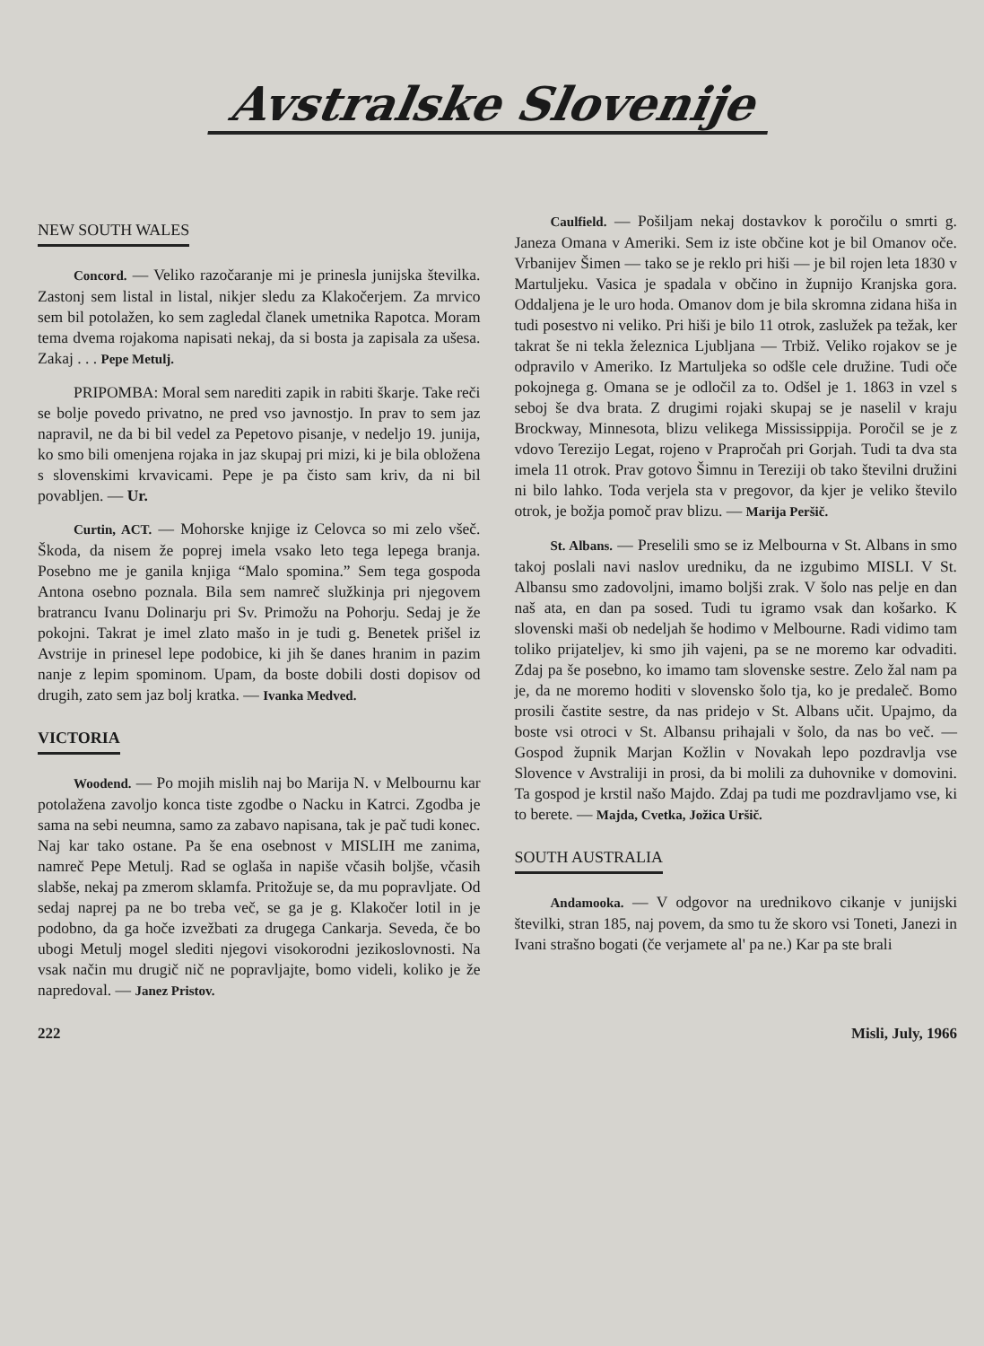Avstralske Slovenije
NEW SOUTH WALES
Concord. — Veliko razočaranje mi je prinesla junijska številka. Zastonj sem listal in listal, nikjer sledu za Klakočerjem. Za mrvico sem bil potolažen, ko sem zagledal članek umetnika Rapotca. Moram tema dvema rojakoma napisati nekaj, da si bosta ja zapisala za ušesa. Zakaj . . . Pepe Metulj.
PRIPOMBA: Moral sem narediti zapik in rabiti škarje. Take reči se bolje povedo privatno, ne pred vso javnostjo. In prav to sem jaz napravil, ne da bi bil vedel za Pepetovo pisanje, v nedeljo 19. junija, ko smo bili omenjena rojaka in jaz skupaj pri mizi, ki je bila obložena s slovenskimi krvavicami. Pepe je pa čisto sam kriv, da ni bil povabljen. — Ur.
Curtin, ACT. — Mohorske knjige iz Celovca so mi zelo všeč. Škoda, da nisem že poprej imela vsako leto tega lepega branja. Posebno me je ganila knjiga “Malo spomina.” Sem tega gospoda Antona osebno poznala. Bila sem namreč služkinja pri njegovem bratrancu Ivanu Dolinarju pri Sv. Primožu na Pohorju. Sedaj je že pokojni. Takrat je imel zlato mašo in je tudi g. Benetek prišel iz Avstrije in prinesel lepe podobice, ki jih še danes hranim in pazim nanje z lepim spominom. Upam, da boste dobili dosti dopisov od drugih, zato sem jaz bolj kratka. — Ivanka Medved.
VICTORIA
Woodend. — Po mojih mislih naj bo Marija N. v Melbournu kar potolažena zavoljo konca tiste zgodbe o Nacku in Katrci. Zgodba je sama na sebi neumna, samo za zabavo napisana, tak je pač tudi konec. Naj kar tako ostane. Pa še ena osebnost v MISLIH me zanima, namreč Pepe Metulj. Rad se oglaša in napiše včasih boljše, včasih slabše, nekaj pa zmerom sklamfa. Pritožuje se, da mu popravljate. Od sedaj naprej pa ne bo treba več, se ga je g. Klakočer lotil in je podobno, da ga hoče izvežbati za drugega Cankarja. Seveda, če bo ubogi Metulj mogel slediti njegovi visokorodni jezikoslovnosti. Na vsak način mu drugič nič ne popravljajte, bomo videli, koliko je že napredoval. — Janez Pristov.
Caulfield. — Pošiljam nekaj dostavkov k poročilu o smrti g. Janeza Omana v Ameriki. Sem iz iste občine kot je bil Omanov oče. Vrbanijev Šimen — tako se je reklo pri hiši — je bil rojen leta 1830 v Martuljeku. Vasica je spadala v občino in župnijo Kranjska gora. Oddaljena je le uro hoda. Omanov dom je bila skromna zidana hiša in tudi posestvo ni veliko. Pri hiši je bilo 11 otrok, zaslužek pa težak, ker takrat še ni tekla železnica Ljubljana — Trbiž. Veliko rojakov se je odpravilo v Ameriko. Iz Martuljeka so odšle cele družine. Tudi oče pokojnega g. Omana se je odločil za to. Odšel je 1. 1863 in vzel s seboj še dva brata. Z drugimi rojaki skupaj se je naselil v kraju Brockway, Minnesota, blizu velikega Mississippija. Poročil se je z vdovo Terezijo Legat, rojeno v Prapročah pri Gorjah. Tudi ta dva sta imela 11 otrok. Prav gotovo Šimnu in Tereziji ob tako številni družini ni bilo lahko. Toda verjela sta v pregovor, da kjer je veliko število otrok, je božja pomoč prav blizu. — Marija Peršič.
St. Albans. — Preselili smo se iz Melbourna v St. Albans in smo takoj poslali navi naslov uredniku, da ne izgubimo MISLI. V St. Albansu smo zadovoljni, imamo boljši zrak. V šolo nas pelje en dan naš ata, en dan pa sosed. Tudi tu igramo vsak dan košarko. K slovenski maši ob nedeljah še hodimo v Melbourne. Radi vidimo tam toliko prijateljev, ki smo jih vajeni, pa se ne moremo kar odvaditi. Zdaj pa še posebno, ko imamo tam slovenske sestre. Zelo žal nam pa je, da ne moremo hoditi v slovensko šolo tja, ko je predaleč. Bomo prosili častite sestre, da nas pridejo v St. Albans učit. Upajmo, da boste vsi otroci v St. Albansu prihajali v šolo, da nas bo več. — Gospod župnik Marjan Kožlin v Novakah lepo pozdravlja vse Slovence v Avstraliji in prosi, da bi molili za duhovnike v domovini. Ta gospod je krstil našo Majdo. Zdaj pa tudi me pozdravljamo vse, ki to berete. — Majda, Cvetka, Jožica Uršič.
SOUTH AUSTRALIA
Andamooka. — V odgovor na urednikovo cikanje v junijski številki, stran 185, naj povem, da smo tu že skoro vsi Toneti, Janezi in Ivani strašno bogati (če verjamete al' pa ne.) Kar pa ste brali
222 Misli, July, 1966